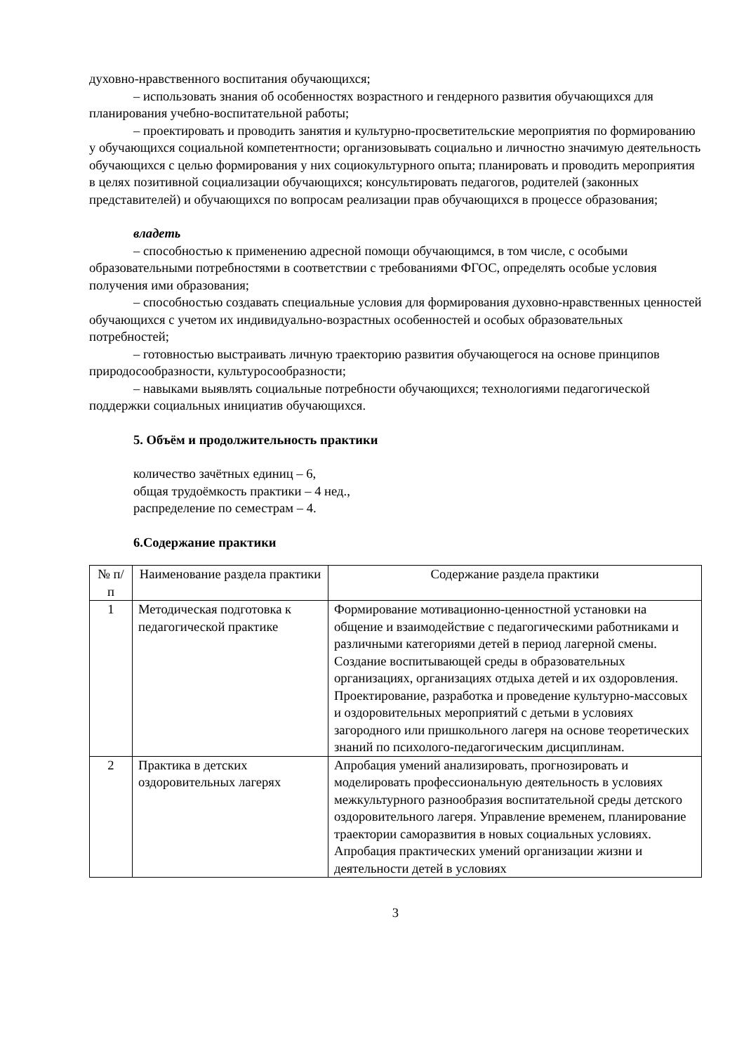духовно-нравственного воспитания обучающихся;
– использовать знания об особенностях возрастного и гендерного развития обучающихся для планирования учебно-воспитательной работы;
– проектировать и проводить занятия и культурно-просветительские мероприятия по формированию у обучающихся социальной компетентности; организовывать социально и личностно значимую деятельность обучающихся с целью формирования у них социокультурного опыта; планировать и проводить мероприятия в целях позитивной социализации обучающихся; консультировать педагогов, родителей (законных представителей) и обучающихся по вопросам реализации прав обучающихся в процессе образования;
владеть
– способностью к применению адресной помощи обучающимся, в том числе, с особыми образовательными потребностями в соответствии с требованиями ФГОС, определять особые условия получения ими образования;
– способностью создавать специальные условия для формирования духовно-нравственных ценностей обучающихся с учетом их индивидуально-возрастных особенностей и особых образовательных потребностей;
– готовностью выстраивать личную траекторию развития обучающегося на основе принципов природосообразности, культуросообразности;
– навыками выявлять социальные потребности обучающихся; технологиями педагогической поддержки социальных инициатив обучающихся.
5. Объём и продолжительность практики
количество зачётных единиц – 6,
общая трудоёмкость практики – 4 нед.,
распределение по семестрам – 4.
6.Содержание практики
| № п/п | Наименование раздела практики | Содержание раздела практики |
| 1 | Методическая подготовка к педагогической практике | Формирование мотивационно-ценностной установки на общение и взаимодействие с педагогическими работниками и различными категориями детей в период лагерной смены. Создание воспитывающей среды в образовательных организациях, организациях отдыха детей и их оздоровления. Проектирование, разработка и проведение культурно-массовых и оздоровительных мероприятий с детьми в условиях загородного или пришкольного лагеря на основе теоретических знаний по психолого-педагогическим дисциплинам. |
| 2 | Практика в детских оздоровительных лагерях | Апробация умений анализировать, прогнозировать и моделировать профессиональную деятельность в условиях межкультурного разнообразия воспитательной среды детского оздоровительного лагеря. Управление временем, планирование траектории саморазвития в новых социальных условиях. Апробация практических умений организации жизни и деятельности детей в условиях |
3